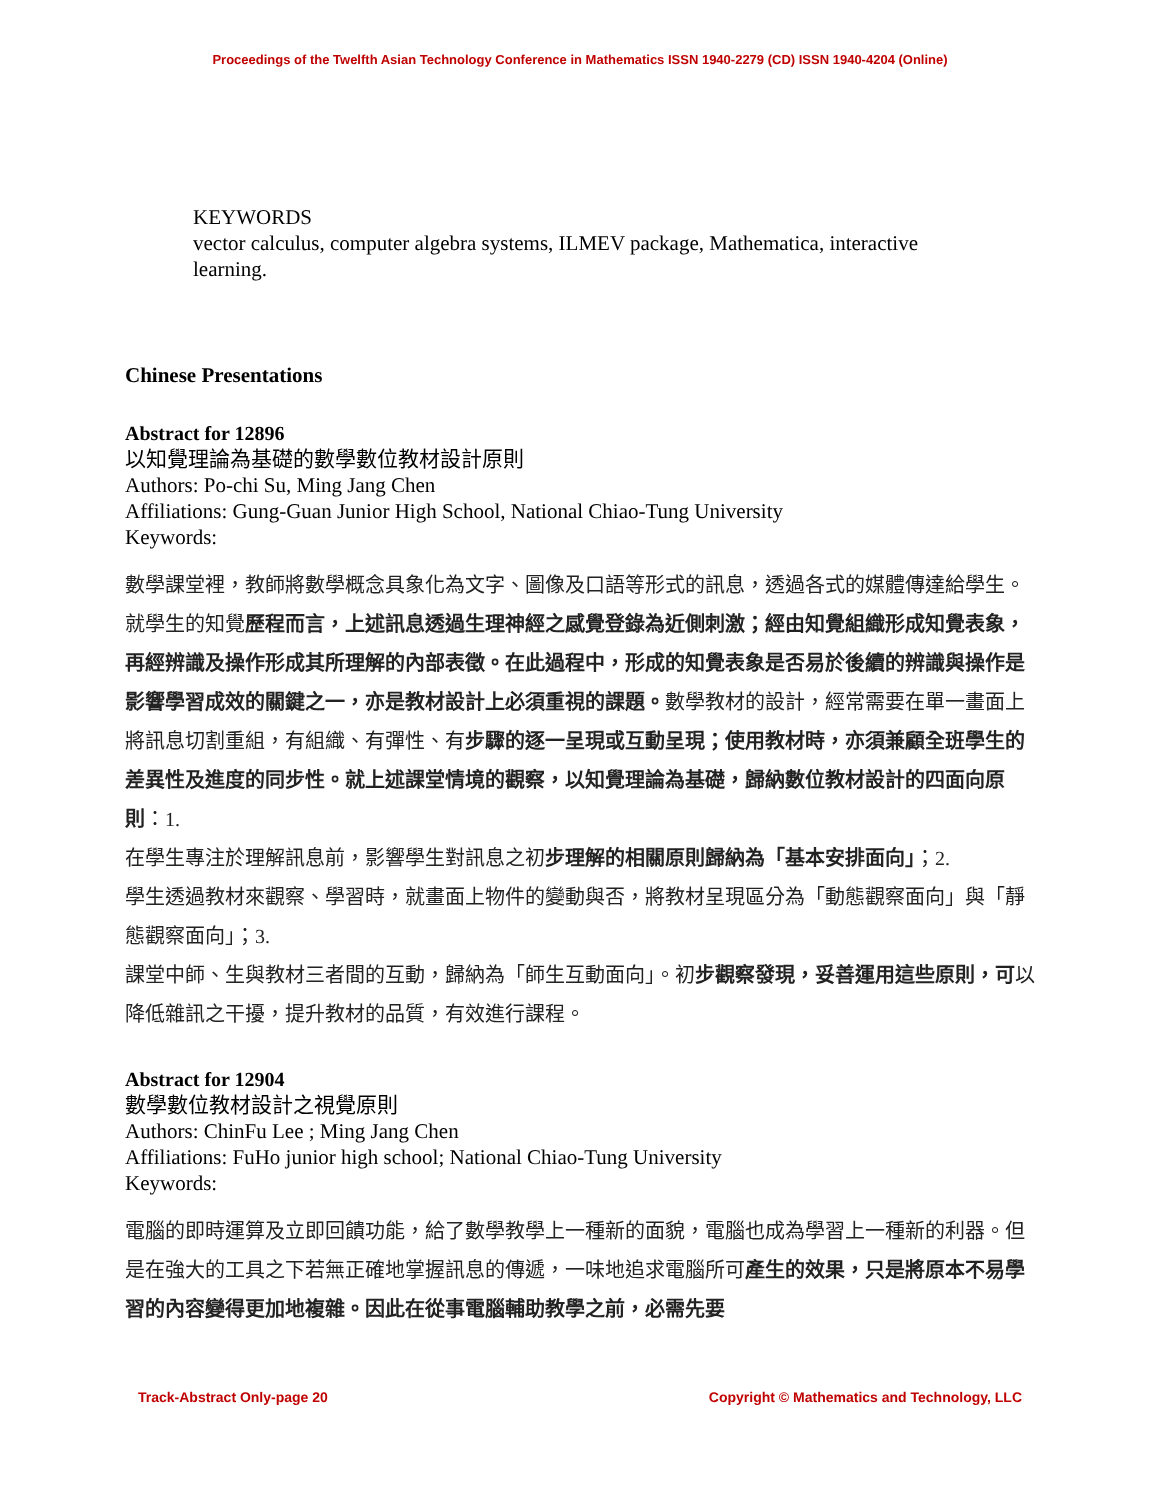Proceedings of the Twelfth Asian Technology Conference in Mathematics ISSN 1940-2279 (CD) ISSN 1940-4204 (Online)
KEYWORDS
vector calculus, computer algebra systems, ILMEV package, Mathematica, interactive learning.
Chinese Presentations
Abstract for 12896
以知覺理論為基礎的數學數位教材設計原則
Authors: Po-chi Su, Ming Jang Chen
Affiliations: Gung-Guan Junior High School, National Chiao-Tung University
Keywords:
數學課堂裡，教師將數學概念具象化為文字、圖像及口語等形式的訊息，透過各式的媒體傳達給學生。就學生的知覺歷程而言，上述訊息透過生理神經之感覺登錄為近側刺激；經由知覺組織形成知覺表象，再經辨識及操作形成其所理解的內部表徵。在此過程中，形成的知覺表象是否易於後續的辨識與操作是影響學習成效的關鍵之一，亦是教材設計上必須重視的課題。數學教材的設計，經常需要在單一畫面上將訊息切割重組，有組織、有彈性、有步驟的逐一呈現或互動呈現；使用教材時，亦須兼顧全班學生的差異性及進度的同步性。就上述課堂情境的觀察，以知覺理論為基礎，歸納數位教材設計的四面向原則：1.
在學生專注於理解訊息前，影響學生對訊息之初步理解的相關原則歸納為「基本安排面向」；2.
學生透過教材來觀察、學習時，就畫面上物件的變動與否，將教材呈現區分為「動態觀察面向」與「靜態觀察面向」；3.
課堂中師、生與教材三者間的互動，歸納為「師生互動面向」。初步觀察發現，妥善運用這些原則，可以降低雜訊之干擾，提升教材的品質，有效進行課程。
Abstract for 12904
數學數位教材設計之視覺原則
Authors: ChinFu Lee ; Ming Jang Chen
Affiliations: FuHo junior high school; National Chiao-Tung University
Keywords:
電腦的即時運算及立即回饋功能，給了數學教學上一種新的面貌，電腦也成為學習上一種新的利器。但是在強大的工具之下若無正確地掌握訊息的傳遞，一味地追求電腦所可產生的效果，只是將原本不易學習的內容變得更加地複雜。因此在從事電腦輔助教學之前，必需先要
Track-Abstract Only-page 20 Copyright © Mathematics and Technology, LLC